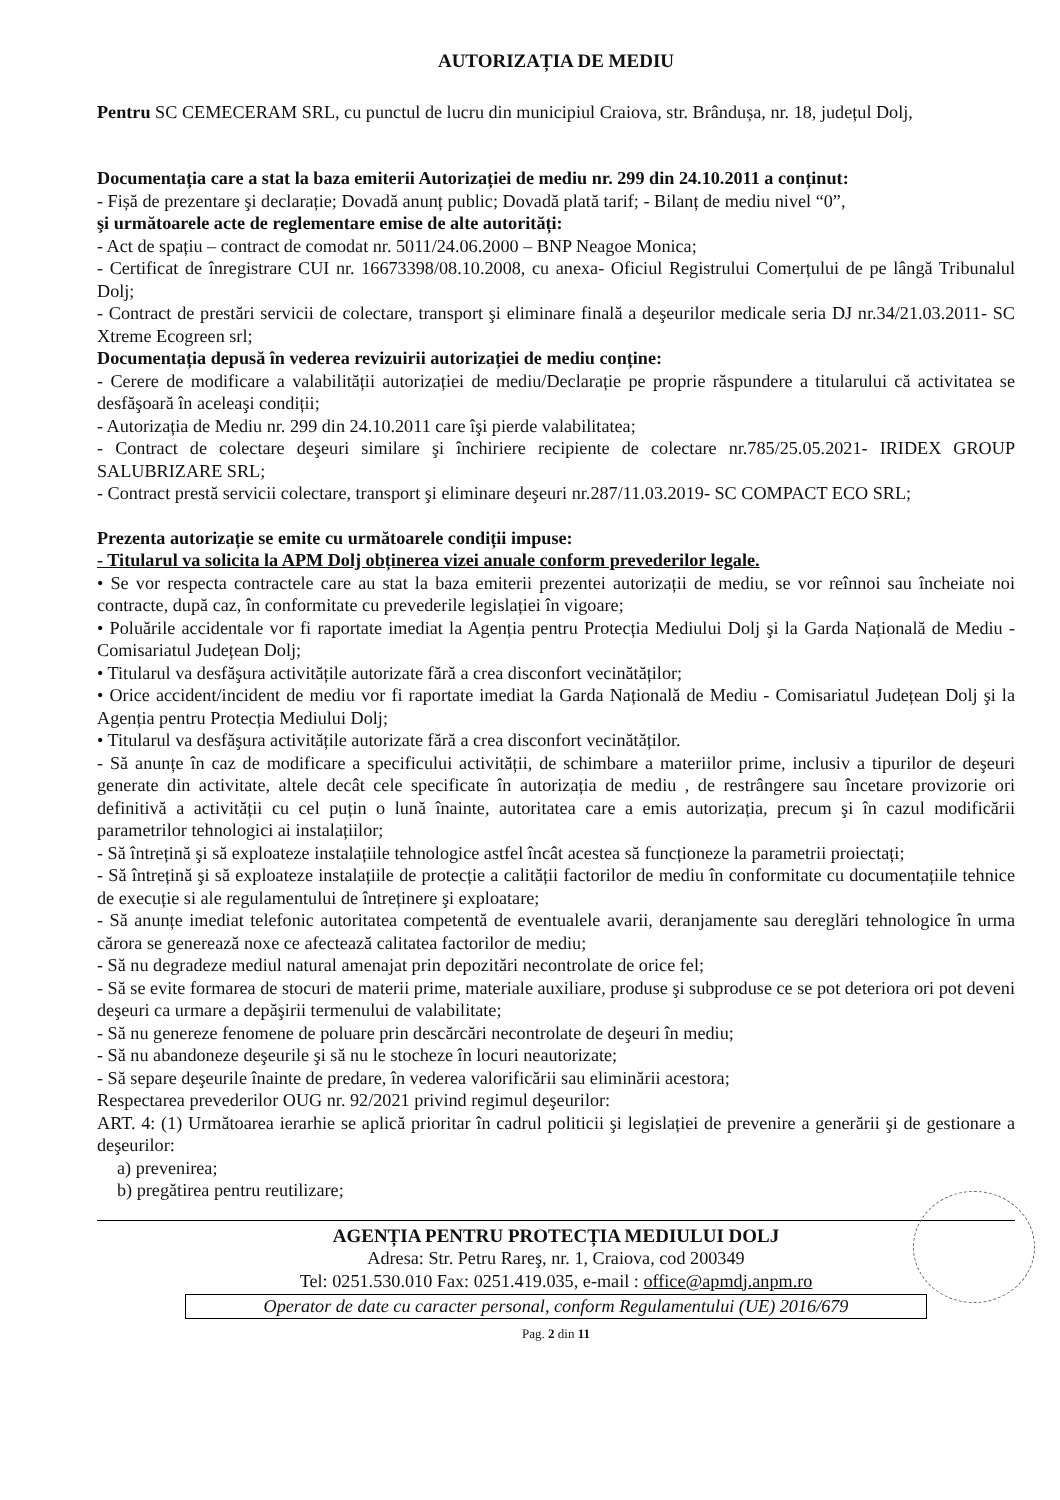AUTORIZAȚIA DE MEDIU
Pentru SC CEMECERAM SRL, cu punctul de lucru din municipiul Craiova, str. Brândușa, nr. 18, județul Dolj,
Documentația care a stat la baza emiterii Autorizației de mediu nr. 299 din 24.10.2011 a conținut:
- Fișă de prezentare şi declarație; Dovadă anunț public; Dovadă plată tarif; - Bilanț de mediu nivel “0”,
şi următoarele acte de reglementare emise de alte autorități:
- Act de spațiu – contract de comodat nr. 5011/24.06.2000 – BNP Neagoe Monica;
- Certificat de înregistrare CUI nr. 16673398/08.10.2008, cu anexa- Oficiul Registrului Comerțului de pe lângă Tribunalul Dolj;
- Contract de prestări servicii de colectare, transport şi eliminare finală a deşeurilor medicale seria DJ nr.34/21.03.2011- SC Xtreme Ecogreen srl;
Documentația depusă în vederea revizuirii autorizației de mediu conține:
- Cerere de modificare a valabilității autorizației de mediu/Declarație pe proprie răspundere a titularului că activitatea se desfăşoară în aceleaşi condiții;
- Autorizația de Mediu nr. 299 din 24.10.2011 care îşi pierde valabilitatea;
- Contract de colectare deşeuri similare şi închiriere recipiente de colectare nr.785/25.05.2021- IRIDEX GROUP SALUBRIZARE SRL;
- Contract prestă servicii colectare, transport şi eliminare deşeuri nr.287/11.03.2019- SC COMPACT ECO SRL;
Prezenta autorizație se emite cu următoarele condiții impuse:
- Titularul va solicita la APM Dolj obținerea vizei anuale conform prevederilor legale.
• Se vor respecta contractele care au stat la baza emiterii prezentei autorizații de mediu, se vor reînnoi sau încheiate noi contracte, după caz, în conformitate cu prevederile legislației în vigoare;
• Poluările accidentale vor fi raportate imediat la Agenția pentru Protecția Mediului Dolj şi la Garda Națională de Mediu - Comisariatul Județean Dolj;
• Titularul va desfăşura activitățile autorizate fără a crea disconfort vecinătăților;
• Orice accident/incident de mediu vor fi raportate imediat la Garda Națională de Mediu - Comisariatul Județean Dolj şi la Agenția pentru Protecția Mediului Dolj;
• Titularul va desfăşura activitățile autorizate fără a crea disconfort vecinătăților.
- Să anunțe în caz de modificare a specificului activității, de schimbare a materiilor prime, inclusiv a tipurilor de deşeuri generate din activitate, altele decât cele specificate în autorizația de mediu , de restrângere sau încetare provizorie ori definitivă a activității cu cel puțin o lună înainte, autoritatea care a emis autorizația, precum şi în cazul modificării parametrilor tehnologici ai instalațiilor;
- Să întrețină şi să exploateze instalațiile tehnologice astfel încât acestea să funcționeze la parametrii proiectați;
- Să întrețină şi să exploateze instalațiile de protecție a calității factorilor de mediu în conformitate cu documentațiile tehnice de execuție si ale regulamentului de întreținere şi exploatare;
- Să anunțe imediat telefonic autoritatea competentă de eventualele avarii, deranjamente sau dereglări tehnologice în urma cărora se generează noxe ce afectează calitatea factorilor de mediu;
- Să nu degradeze mediul natural amenajat prin depozitări necontrolate de orice fel;
- Să se evite formarea de stocuri de materii prime, materiale auxiliare, produse şi subproduse ce se pot deteriora ori pot deveni deşeuri ca urmare a depăşirii termenului de valabilitate;
- Să nu genereze fenomene de poluare prin descărcări necontrolate de deşeuri în mediu;
- Să nu abandoneze deşeurile şi să nu le stocheze în locuri neautorizate;
- Să separe deşeurile înainte de predare, în vederea valorificării sau eliminării acestora;
Respectarea prevederilor OUG nr. 92/2021 privind regimul deşeurilor:
ART. 4: (1) Următoarea ierarhie se aplică prioritar în cadrul politicii şi legislației de prevenire a generării şi de gestionare a deşeurilor:
a) prevenirea;
b) pregătirea pentru reutilizare;
AGENȚIA PENTRU PROTECȚIA MEDIULUI DOLJ
Adresa: Str. Petru Rareş, nr. 1, Craiova, cod 200349
Tel: 0251.530.010 Fax: 0251.419.035, e-mail : office@apmdj.anpm.ro
Operator de date cu caracter personal, conform Regulamentului (UE) 2016/679
Pag. 2 din 11